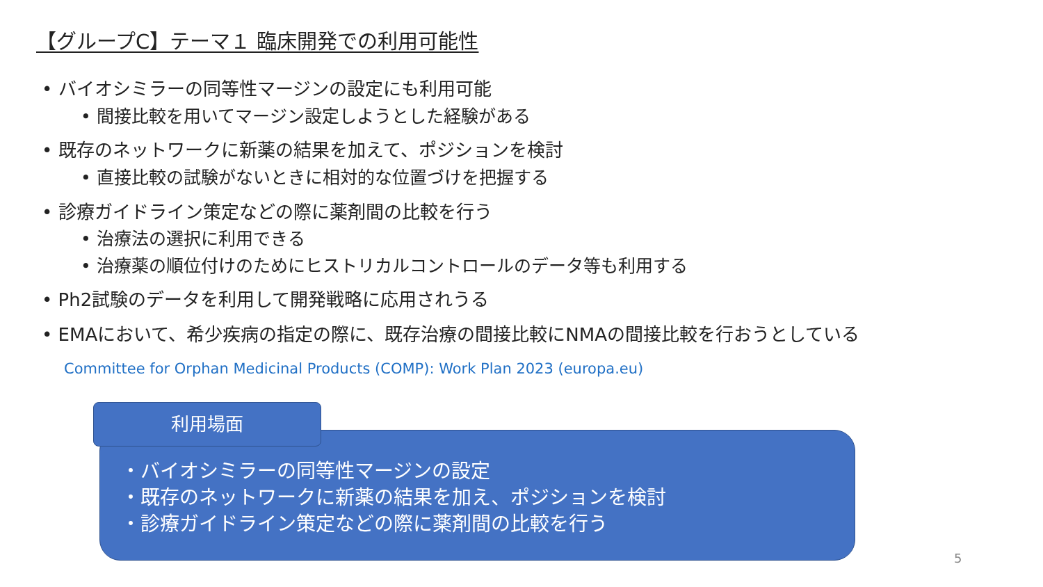【グループC】テーマ１ 臨床開発での利用可能性
• バイオシミラーの同等性マージンの設定にも利用可能
• 間接比較を用いてマージン設定しようとした経験がある
• 既存のネットワークに新薬の結果を加えて、ポジションを検討
• 直接比較の試験がないときに相対的な位置づけを把握する
• 診療ガイドライン策定などの際に薬剤間の比較を行う
• 治療法の選択に利用できる
• 治療薬の順位付けのためにヒストリカルコントロールのデータ等も利用する
• Ph2試験のデータを利用して開発戦略に応用されうる
• EMAにおいて、希少疾病の指定の際に、既存治療の間接比較にNMAの間接比較を行おうとしている
Committee for Orphan Medicinal Products (COMP): Work Plan 2023 (europa.eu)
利用場面
・バイオシミラーの同等性マージンの設定
・既存のネットワークに新薬の結果を加え、ポジションを検討
・診療ガイドライン策定などの際に薬剤間の比較を行う
5